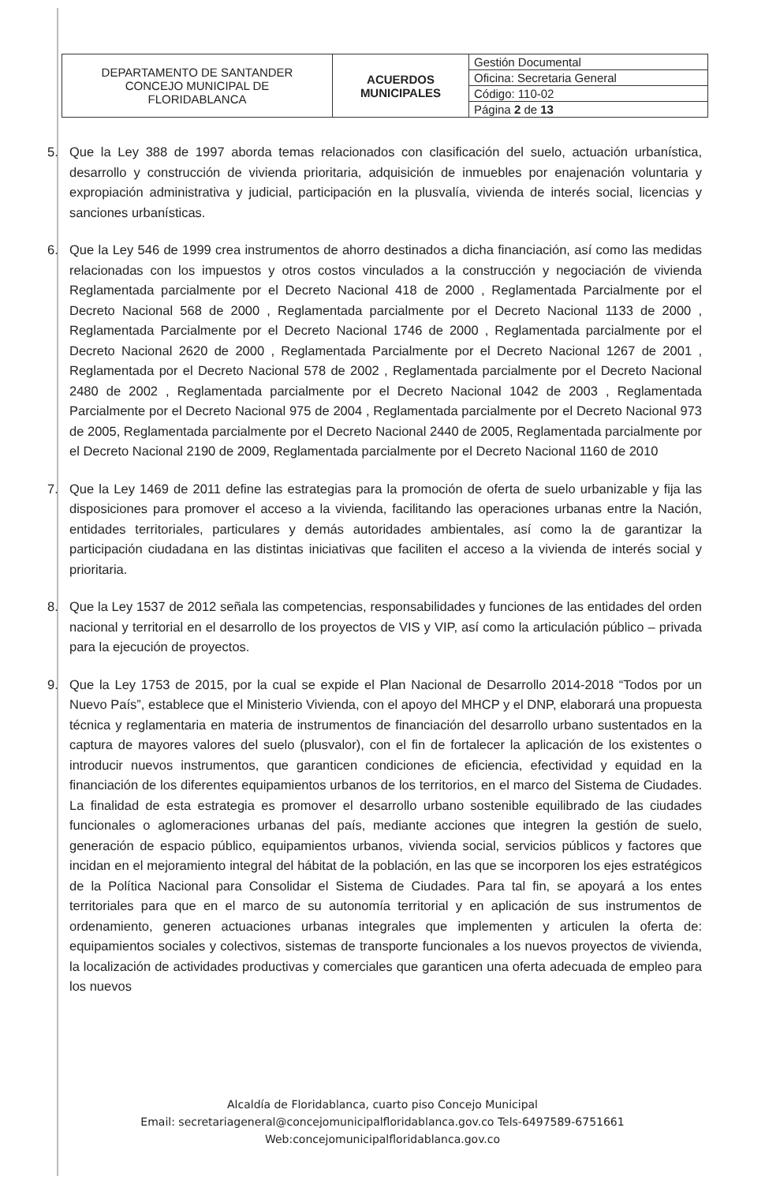| DEPARTAMENTO DE SANTANDER CONCEJO MUNICIPAL DE FLORIDABLANCA | ACUERDOS MUNICIPALES | Gestión Documental |
| | | Oficina: Secretaria General |
| | | Código: 110-02 |
| | | Página 2 de 13 |
5. Que la Ley 388 de 1997 aborda temas relacionados con clasificación del suelo, actuación urbanística, desarrollo y construcción de vivienda prioritaria, adquisición de inmuebles por enajenación voluntaria y expropiación administrativa y judicial, participación en la plusvalía, vivienda de interés social, licencias y sanciones urbanísticas.
6. Que la Ley 546 de 1999 crea instrumentos de ahorro destinados a dicha financiación, así como las medidas relacionadas con los impuestos y otros costos vinculados a la construcción y negociación de vivienda Reglamentada parcialmente por el Decreto Nacional 418 de 2000 , Reglamentada Parcialmente por el Decreto Nacional 568 de 2000 , Reglamentada parcialmente por el Decreto Nacional 1133 de 2000 , Reglamentada Parcialmente por el Decreto Nacional 1746 de 2000 , Reglamentada parcialmente por el Decreto Nacional 2620 de 2000 , Reglamentada Parcialmente por el Decreto Nacional 1267 de 2001 , Reglamentada por el Decreto Nacional 578 de 2002 , Reglamentada parcialmente por el Decreto Nacional 2480 de 2002 , Reglamentada parcialmente por el Decreto Nacional 1042 de 2003 , Reglamentada Parcialmente por el Decreto Nacional 975 de 2004 , Reglamentada parcialmente por el Decreto Nacional 973 de 2005, Reglamentada parcialmente por el Decreto Nacional 2440 de 2005, Reglamentada parcialmente por el Decreto Nacional 2190 de 2009, Reglamentada parcialmente por el Decreto Nacional 1160 de 2010
7. Que la Ley 1469 de 2011 define las estrategias para la promoción de oferta de suelo urbanizable y fija las disposiciones para promover el acceso a la vivienda, facilitando las operaciones urbanas entre la Nación, entidades territoriales, particulares y demás autoridades ambientales, así como la de garantizar la participación ciudadana en las distintas iniciativas que faciliten el acceso a la vivienda de interés social y prioritaria.
8. Que la Ley 1537 de 2012 señala las competencias, responsabilidades y funciones de las entidades del orden nacional y territorial en el desarrollo de los proyectos de VIS y VIP, así como la articulación público – privada para la ejecución de proyectos.
9. Que la Ley 1753 de 2015, por la cual se expide el Plan Nacional de Desarrollo 2014-2018 “Todos por un Nuevo País”, establece que el Ministerio Vivienda, con el apoyo del MHCP y el DNP, elaborará una propuesta técnica y reglamentaria en materia de instrumentos de financiación del desarrollo urbano sustentados en la captura de mayores valores del suelo (plusvalor), con el fin de fortalecer la aplicación de los existentes o introducir nuevos instrumentos, que garanticen condiciones de eficiencia, efectividad y equidad en la financiación de los diferentes equipamientos urbanos de los territorios, en el marco del Sistema de Ciudades. La finalidad de esta estrategia es promover el desarrollo urbano sostenible equilibrado de las ciudades funcionales o aglomeraciones urbanas del país, mediante acciones que integren la gestión de suelo, generación de espacio público, equipamientos urbanos, vivienda social, servicios públicos y factores que incidan en el mejoramiento integral del hábitat de la población, en las que se incorporen los ejes estratégicos de la Política Nacional para Consolidar el Sistema de Ciudades. Para tal fin, se apoyará a los entes territoriales para que en el marco de su autonomía territorial y en aplicación de sus instrumentos de ordenamiento, generen actuaciones urbanas integrales que implementen y articulen la oferta de: equipamientos sociales y colectivos, sistemas de transporte funcionales a los nuevos proyectos de vivienda, la localización de actividades productivas y comerciales que garanticen una oferta adecuada de empleo para los nuevos
Alcaldía de Floridablanca, cuarto piso Concejo Municipal
Email: secretariageneral@concejomunicipalfloridablanca.gov.co Tels-6497589-6751661
Web:concejomunicipalfloridablanca.gov.co